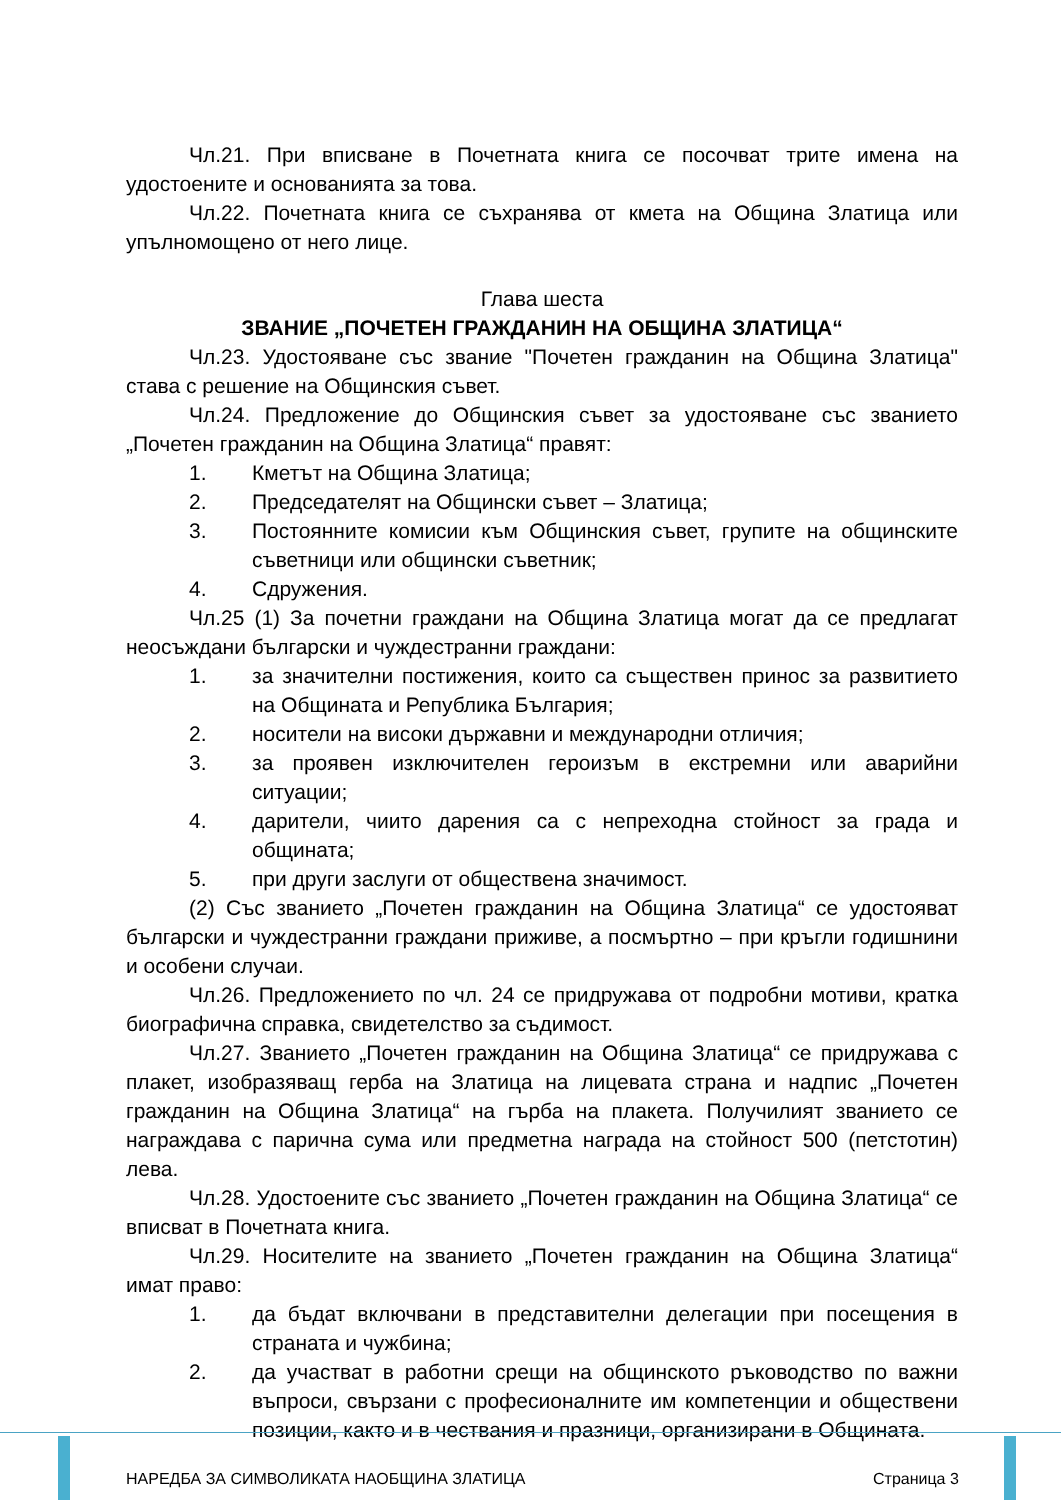Чл.21. При вписване в Почетната книга се посочват трите имена на удостоените и основанията за това.
Чл.22. Почетната книга се съхранява от кмета на Община Златица или упълномощено от него лице.
Глава шеста
ЗВАНИЕ „ПОЧЕТЕН ГРАЖДАНИН НА ОБЩИНА ЗЛАТИЦА“
Чл.23. Удостояване със звание "Почетен гражданин на Община Златица" става с решение на Общинския съвет.
Чл.24. Предложение до Общинския съвет за удостояване със званието „Почетен гражданин на Община Златица“ правят:
1. Кметът на Община Златица;
2. Председателят на Общински съвет – Златица;
3. Постоянните комисии към Общинския съвет, групите на общинските съветници или общински съветник;
4. Сдружения.
Чл.25 (1) За почетни граждани на Община Златица могат да се предлагат неосъждани български и чуждестранни граждани:
1. за значителни постижения, които са съществен принос за развитието на Общината и Република България;
2. носители на високи държавни и международни отличия;
3. за проявен изключителен героизъм в екстремни или аварийни ситуации;
4. дарители, чиито дарения са с непреходна стойност за града и общината;
5. при други заслуги от обществена значимост.
(2) Със званието „Почетен гражданин на Община Златица“ се удостояват български и чуждестранни граждани приживе, а посмъртно – при кръгли годишнини и особени случаи.
Чл.26. Предложението по чл. 24 се придружава от подробни мотиви, кратка биографична справка, свидетелство за съдимост.
Чл.27. Званието „Почетен гражданин на Община Златица“ се придружава с плакет, изобразяващ герба на Златица на лицевата страна и надпис „Почетен гражданин на Община Златица“ на гърба на плакета. Получилият званието се награждава с парична сума или предметна награда на стойност 500 (петстотин) лева.
Чл.28. Удостоените със званието „Почетен гражданин на Община Златица“ се вписват в Почетната книга.
Чл.29. Носителите на званието „Почетен гражданин на Община Златица“ имат право:
1. да бъдат включвани в представителни делегации при посещения в страната и чужбина;
2. да участват в работни срещи на общинското ръководство по важни въпроси, свързани с професионалните им компетенции и обществени позиции, както и в чествания и празници, организирани в Общината.
НАРЕДБА ЗА СИМВОЛИКАТА НАОБЩИНА ЗЛАТИЦА
Страница 3